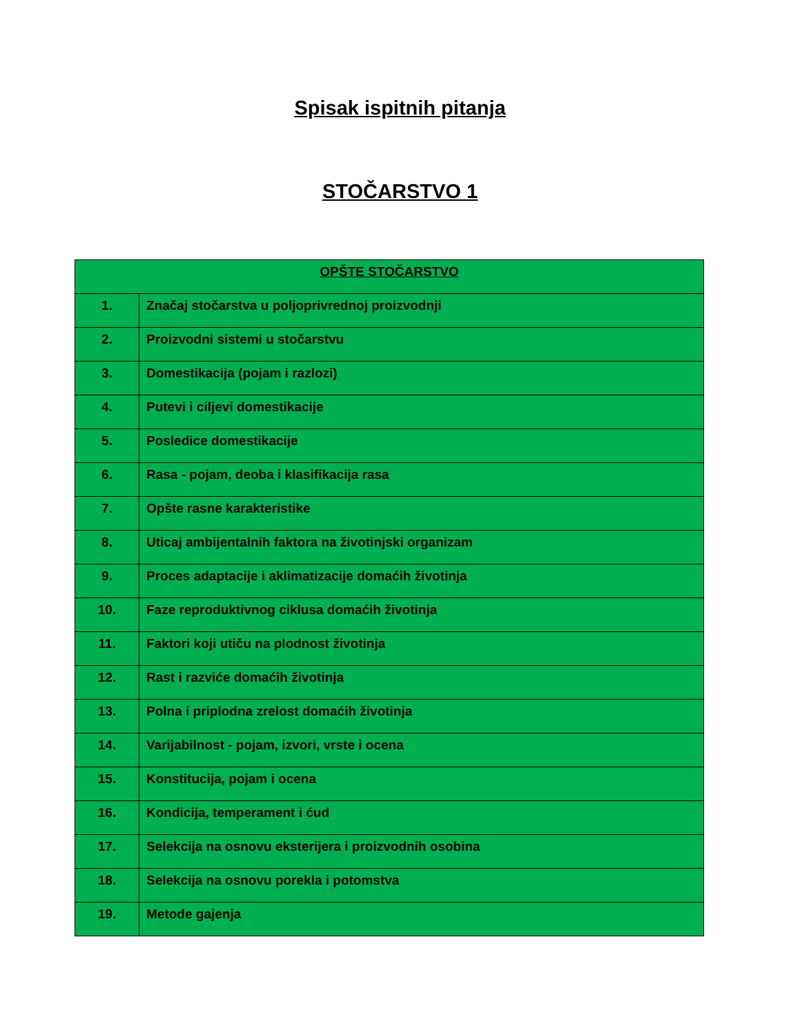Spisak ispitnih pitanja
STOČARSTVO 1
| OPŠTE STOČARSTVO | |
| --- | --- |
| 1. | Značaj stočarstva u poljoprivrednoj proizvodnji |
| 2. | Proizvodni sistemi u stočarstvu |
| 3. | Domestikacija (pojam i razlozi) |
| 4. | Putevi i ciljevi domestikacije |
| 5. | Posledice domestikacije |
| 6. | Rasa - pojam, deoba i klasifikacija rasa |
| 7. | Opšte rasne karakteristike |
| 8. | Uticaj ambijentalnih faktora na životinjski organizam |
| 9. | Proces adaptacije i aklimatizacije domaćih životinja |
| 10. | Faze reproduktivnog ciklusa domaćih životinja |
| 11. | Faktori koji utiču na plodnost životinja |
| 12. | Rast i razviće domaćih životinja |
| 13. | Polna i priplodna zrelost domaćih životinja |
| 14. | Varijabilnost - pojam, izvori, vrste i ocena |
| 15. | Konstitucija, pojam i ocena |
| 16. | Kondicija, temperament i ćud |
| 17. | Selekcija na osnovu eksterijera i proizvodnih osobina |
| 18. | Selekcija na osnovu porekla i potomstva |
| 19. | Metode gajenja |